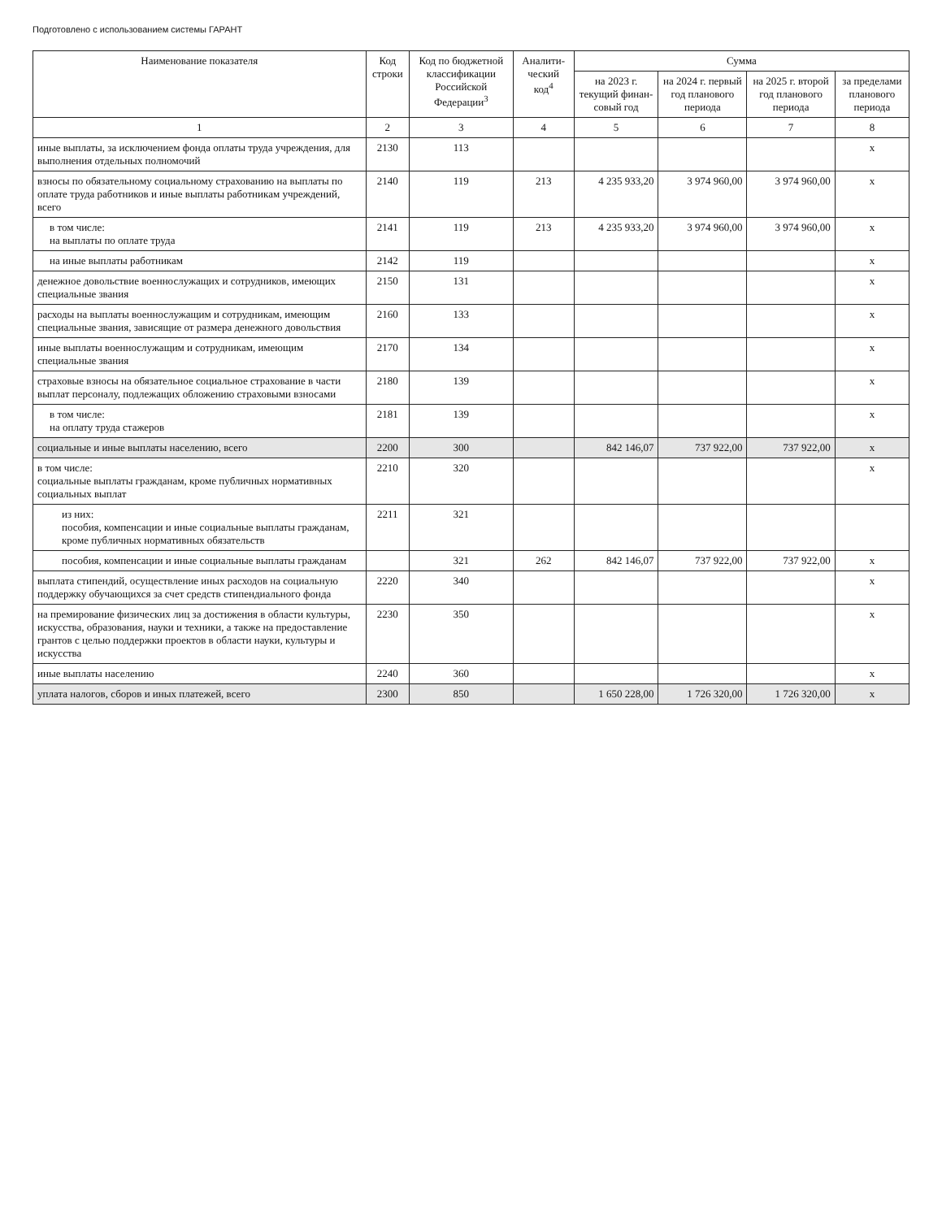Подготовлено с использованием системы ГАРАНТ
| Наименование показателя | Код строки | Код по бюджетной класси­фикации Российской Федерации<sup>3</sup> | Аналити­ческий код<sup>4</sup> | Сумма | | | |
| --- | --- | --- | --- | --- | --- | --- | --- |
| | | | | на 2023 г. текущий финан­совый год | на 2024 г. первый год планового периода | на 2025 г. второй год планового периода | за пре­делами планового периода |
| 1 | 2 | 3 | 4 | 5 | 6 | 7 | 8 |
| иные выплаты, за исключением фонда оплаты труда учреждения, для выполнения отдельных полномочий | 2130 | 113 | | | | | х |
| взносы по обязательному социальному страхованию на выплаты по оплате труда работников и иные выплаты работникам учреждений, всего | 2140 | 119 | 213 | 4 235 933,20 | 3 974 960,00 | 3 974 960,00 | х |
| в том числе: на выплаты по оплате труда | 2141 | 119 | 213 | 4 235 933,20 | 3 974 960,00 | 3 974 960,00 | х |
| на иные выплаты работникам | 2142 | 119 | | | | | х |
| денежное довольствие военнослужащих и сотрудников, имеющих специальные звания | 2150 | 131 | | | | | х |
| расходы на выплаты военнослужащим и сотрудникам, имеющим специальные звания, зависящие от размера денежного довольствия | 2160 | 133 | | | | | х |
| иные выплаты военнослужащим и сотрудникам, имеющим специальные звания | 2170 | 134 | | | | | х |
| страховые взносы на обязательное социальное страхование в части выплат персоналу, подлежащих обложению страховыми взносами | 2180 | 139 | | | | | х |
| в том числе: на оплату труда стажеров | 2181 | 139 | | | | | х |
| социальные и иные выплаты населению, всего | 2200 | 300 | | 842 146,07 | 737 922,00 | 737 922,00 | х |
| в том числе: социальные выплаты гражданам, кроме публичных нормативных социальных выплат | 2210 | 320 | | | | | х |
| из них: пособия, компенсации и иные социальные выплаты гражданам, кроме публичных нормативных обязательств | 2211 | 321 | | | | | |
| пособия, компенсации и иные социальные выплаты гражданам | | 321 | 262 | 842 146,07 | 737 922,00 | 737 922,00 | х |
| выплата стипендий, осуществление иных расходов на социальную поддержку обучающихся за счет средств стипендиального фонда | 2220 | 340 | | | | | х |
| на премирование физических лиц за достижения в области культуры, искусства, образования, науки и техники, а также на предоставление грантов с целью поддержки проектов в области науки, культуры и искусства | 2230 | 350 | | | | | х |
| иные выплаты населению | 2240 | 360 | | | | | х |
| уплата налогов, сборов и иных платежей, всего | 2300 | 850 | | 1 650 228,00 | 1 726 320,00 | 1 726 320,00 | х |